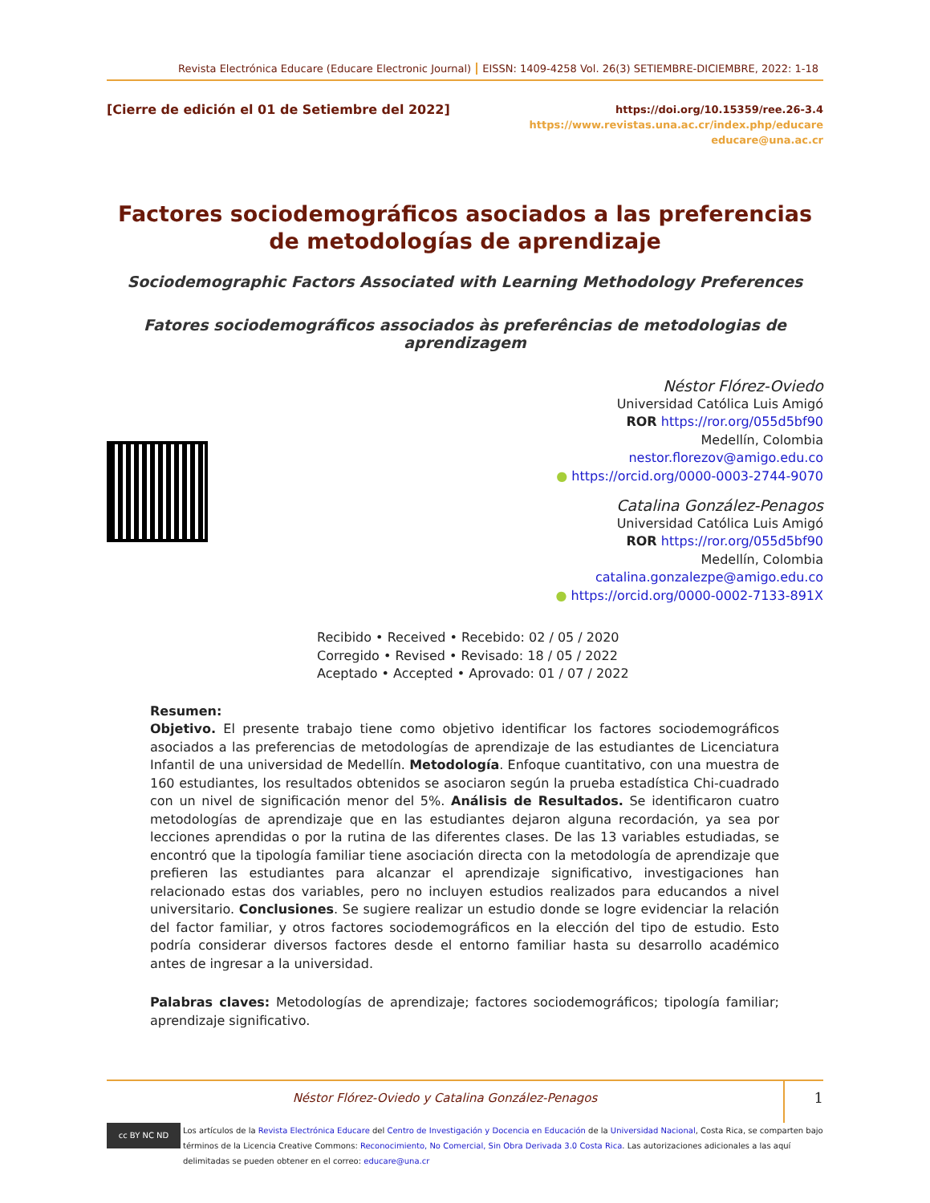Revista Electrónica Educare (Educare Electronic Journal) EISSN: 1409-4258 Vol. 26(3) SETIEMBRE-DICIEMBRE, 2022: 1-18
[Cierre de edición el 01 de Setiembre del 2022]
https://doi.org/10.15359/ree.26-3.4
https://www.revistas.una.ac.cr/index.php/educare
educare@una.ac.cr
Factores sociodemográficos asociados a las preferencias de metodologías de aprendizaje
Sociodemographic Factors Associated with Learning Methodology Preferences
Fatores sociodemográficos associados às preferências de metodologias de aprendizagem
Néstor Flórez-Oviedo
Universidad Católica Luis Amigó
ROR https://ror.org/055d5bf90
Medellín, Colombia
nestor.florezov@amigo.edu.co
● https://orcid.org/0000-0003-2744-9070
Catalina González-Penagos
Universidad Católica Luis Amigó
ROR https://ror.org/055d5bf90
Medellín, Colombia
catalina.gonzalezpe@amigo.edu.co
● https://orcid.org/0000-0002-7133-891X
Recibido • Received • Recebido: 02 / 05 / 2020
Corregido • Revised • Revisado: 18 / 05 / 2022
Aceptado • Accepted • Aprovado: 01 / 07 / 2022
Resumen:
Objetivo. El presente trabajo tiene como objetivo identificar los factores sociodemográficos asociados a las preferencias de metodologías de aprendizaje de las estudiantes de Licenciatura Infantil de una universidad de Medellín. Metodología. Enfoque cuantitativo, con una muestra de 160 estudiantes, los resultados obtenidos se asociaron según la prueba estadística Chi-cuadrado con un nivel de significación menor del 5%. Análisis de Resultados. Se identificaron cuatro metodologías de aprendizaje que en las estudiantes dejaron alguna recordación, ya sea por lecciones aprendidas o por la rutina de las diferentes clases. De las 13 variables estudiadas, se encontró que la tipología familiar tiene asociación directa con la metodología de aprendizaje que prefieren las estudiantes para alcanzar el aprendizaje significativo, investigaciones han relacionado estas dos variables, pero no incluyen estudios realizados para educandos a nivel universitario. Conclusiones. Se sugiere realizar un estudio donde se logre evidenciar la relación del factor familiar, y otros factores sociodemográficos en la elección del tipo de estudio. Esto podría considerar diversos factores desde el entorno familiar hasta su desarrollo académico antes de ingresar a la universidad.
Palabras claves: Metodologías de aprendizaje; factores sociodemográficos; tipología familiar; aprendizaje significativo.
Néstor Flórez-Oviedo y Catalina González-Penagos
1
cc BY NC ND
Los artículos de la Revista Electrónica Educare del Centro de Investigación y Docencia en Educación de la Universidad Nacional, Costa Rica, se comparten bajo términos de la Licencia Creative Commons: Reconocimiento, No Comercial, Sin Obra Derivada 3.0 Costa Rica. Las autorizaciones adicionales a las aquí delimitadas se pueden obtener en el correo: educare@una.cr